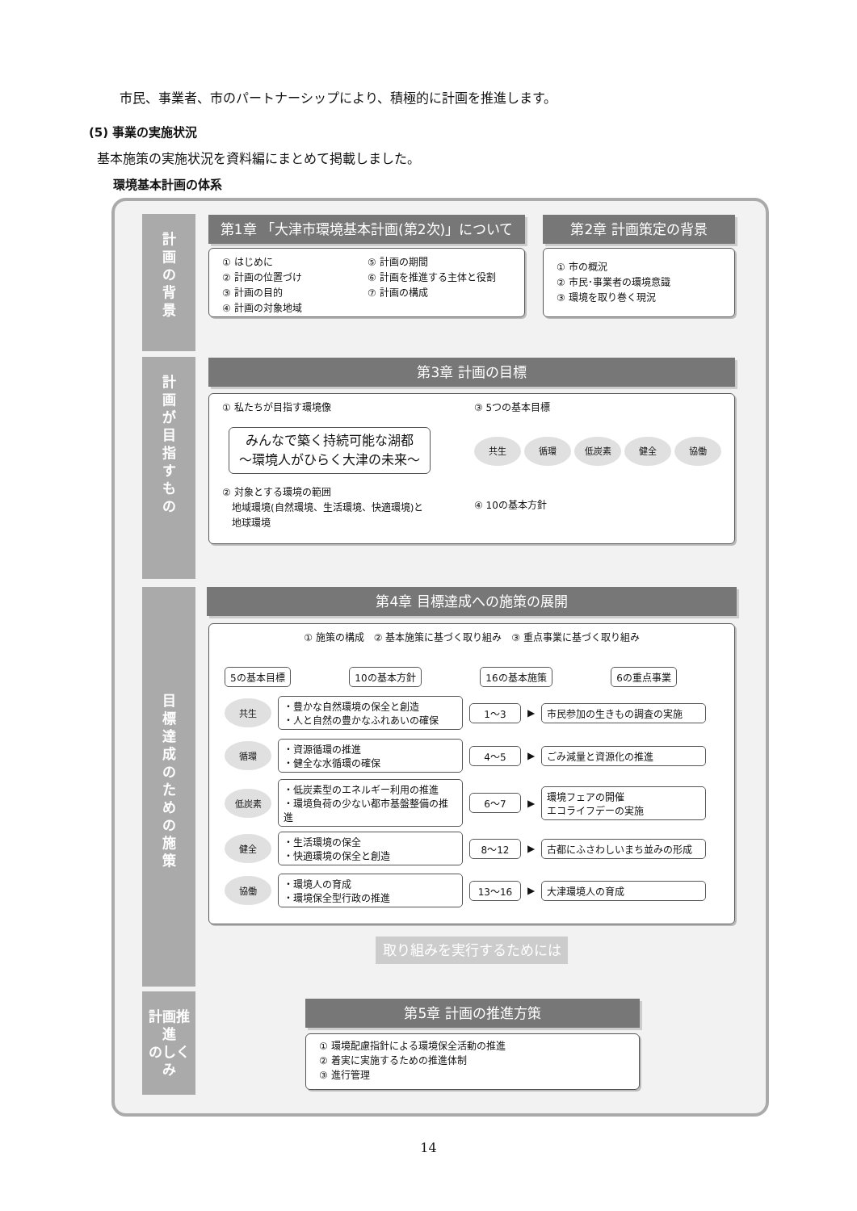市民、事業者、市のパートナーシップにより、積極的に計画を推進します。
(5) 事業の実施状況
基本施策の実施状況を資料編にまとめて掲載しました。
環境基本計画の体系
計
画
の
背
景
計
画
が
目
指
す
も
の
目
標
達
成
の
た
め
の
施
策
計画推進
のしくみ
第1章 「大津市環境基本計画(第2次)」について 第2章 計画策定の背景
① はじめに
② 計画の位置づけ
③ 計画の目的
④ 計画の対象地域
⑤ 計画の期間
⑥ 計画を推進する主体と役割
⑦ 計画の構成
① 市の概況
② 市民･事業者の環境意識
③ 環境を取り巻く現況
第3章 計画の目標
① 私たちが目指す環境像
みんなで築く持続可能な湖都
～環境人がひらく大津の未来～
② 対象とする環境の範囲
　地域環境(自然環境、生活環境、快適環境)と
　地球環境
③ 5つの基本目標
共生 循環 低炭素 健全 協働
④ 10の基本方針
第4章 目標達成への施策の展開
① 施策の構成　② 基本施策に基づく取り組み　③ 重点事業に基づく取り組み
5の基本目標 10の基本方針 16の基本施策 6の重点事業
共生
・豊かな自然環境の保全と創造
・人と自然の豊かなふれあいの確保
1～3
▶
市民参加の生きもの調査の実施
循環
・資源循環の推進
・健全な水循環の確保
4～5
▶
ごみ減量と資源化の推進
低炭素
・低炭素型のエネルギー利用の推進
・環境負荷の少ない都市基盤整備の推進
6～7
▶
環境フェアの開催
エコライフデーの実施
健全
・生活環境の保全
・快適環境の保全と創造
8～12
▶
古都にふさわしいまち並みの形成
協働
・環境人の育成
・環境保全型行政の推進
13～16
▶
大津環境人の育成
取り組みを実行するためには
第5章 計画の推進方策
① 環境配慮指針による環境保全活動の推進
② 着実に実施するための推進体制
③ 進行管理
14